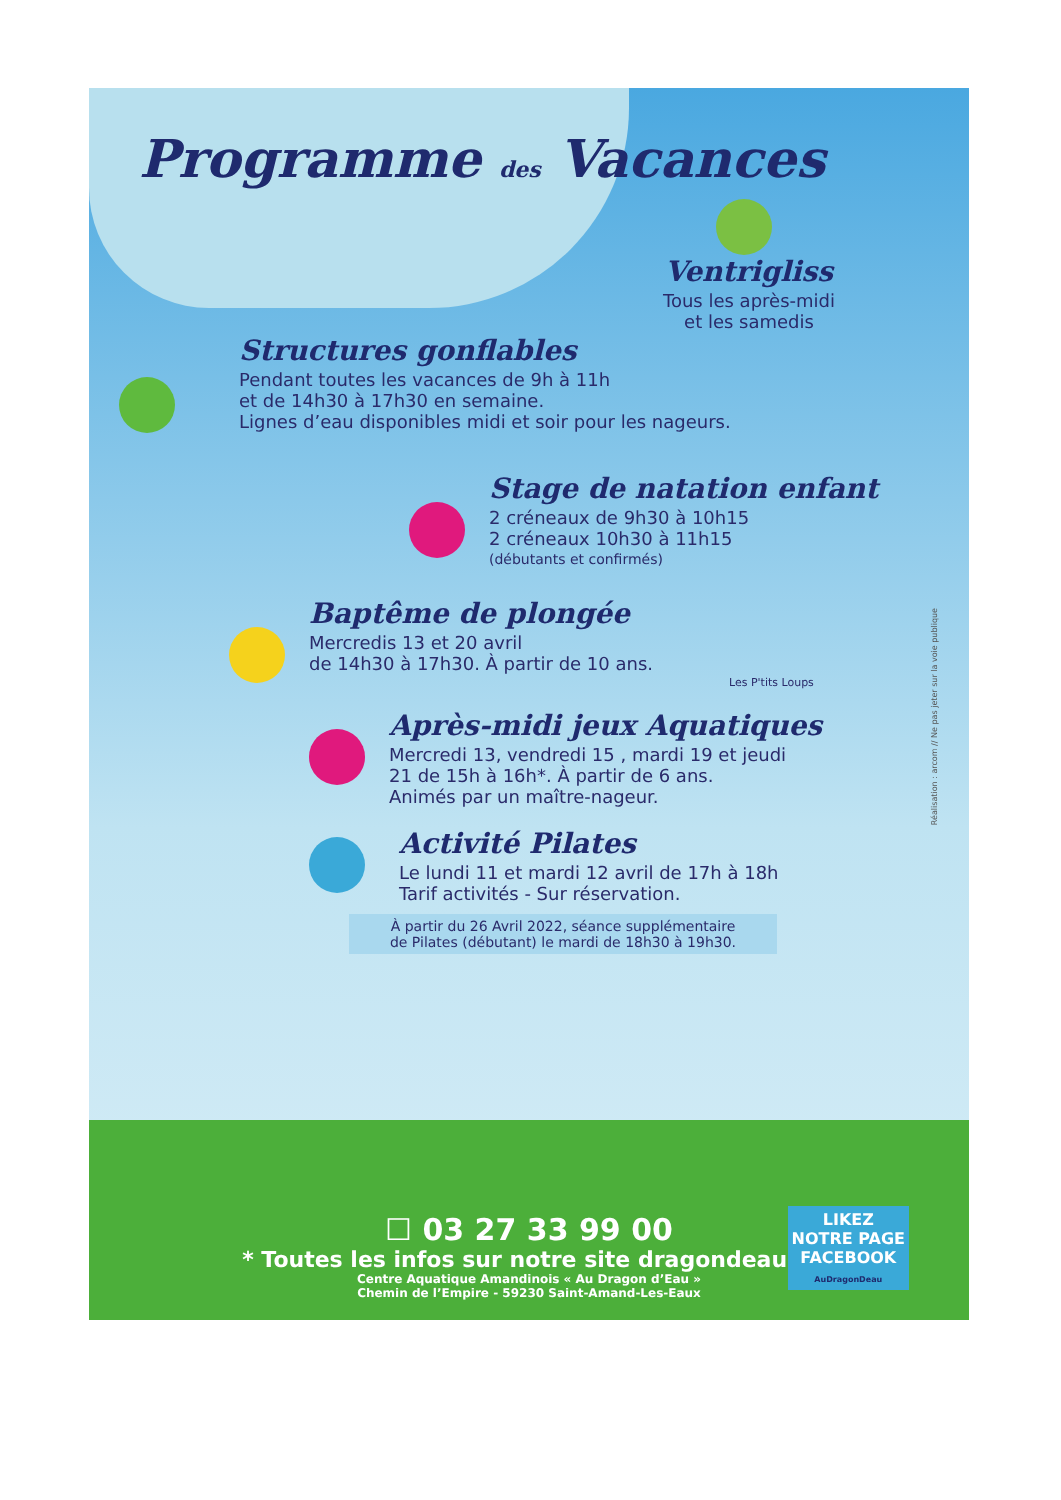Programme des Vacances
Ventrigliss
Tous les après-midi
et les samedis
Structures gonflables
Pendant toutes les vacances de 9h à 11h
et de 14h30 à 17h30 en semaine.
Lignes d’eau disponibles midi et soir pour les nageurs.
Stage de natation enfant
2 créneaux de 9h30 à 10h15
2 créneaux 10h30 à 11h15
(débutants et confirmés)
Baptême de plongée
Mercredis 13 et 20 avril
de 14h30 à 17h30. À partir de 10 ans.
Les P'tits Loups
Après-midi jeux Aquatiques
Mercredi 13, vendredi 15 , mardi 19 et jeudi
21 de 15h à 16h*. À partir de 6 ans.
Animés par un maître-nageur.
Activité Pilates
Le lundi 11 et mardi 12 avril de 17h à 18h
Tarif activités - Sur réservation.
À partir du 26 Avril 2022, séance supplémentaire
de Pilates (débutant) le mardi de 18h30 à 19h30.
☐ 03 27 33 99 00
* Toutes les infos sur notre site dragondeau.fr
Centre Aquatique Amandinois « Au Dragon d’Eau »
Chemin de l’Empire - 59230 Saint-Amand-Les-Eaux
LIKEZ
NOTRE PAGE
FACEBOOK
AuDragonDeau
Réalisation : arcom // Ne pas jeter sur la voie publique